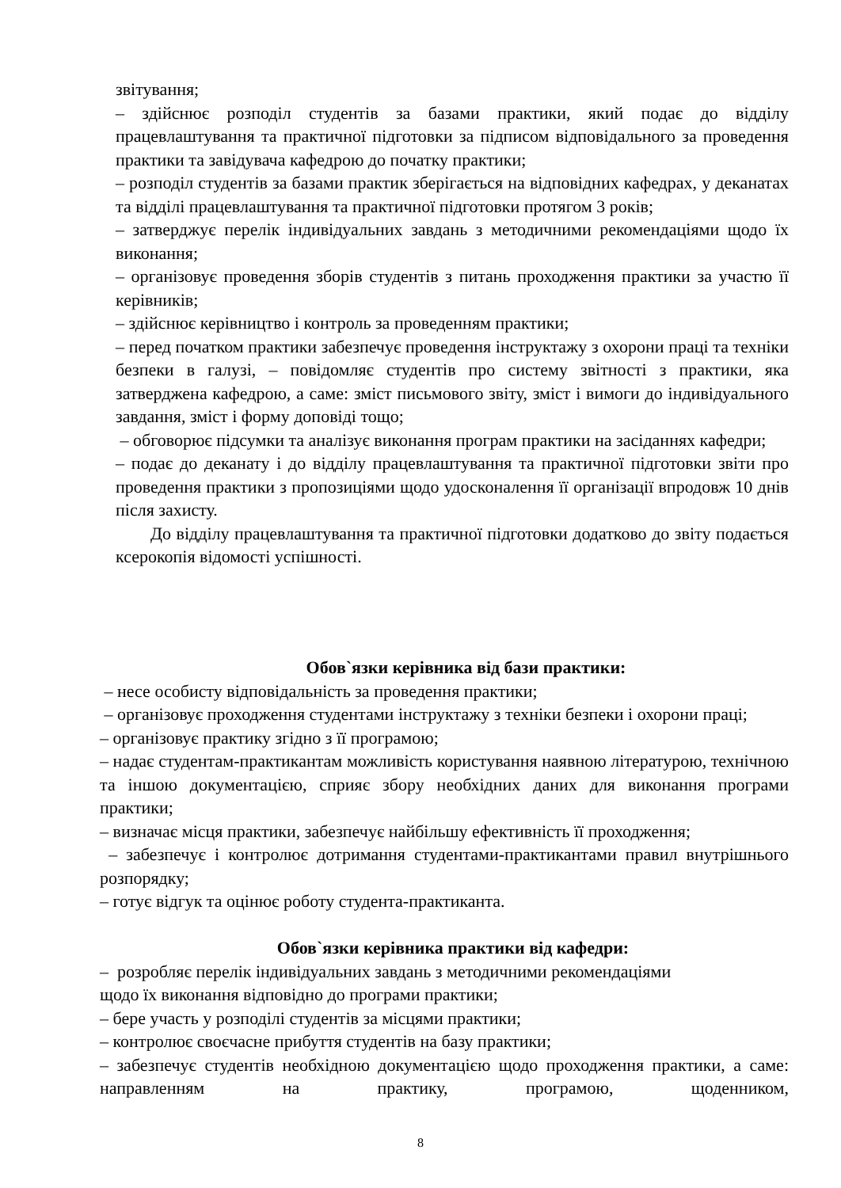звітування;
– здійснює розподіл студентів за базами практики, який подає до відділу працевлаштування та практичної підготовки за підписом відповідального за проведення практики та завідувача кафедрою до початку практики;
– розподіл студентів за базами практик зберігається на відповідних кафедрах, у деканатах та відділі працевлаштування та практичної підготовки протягом 3 років;
– затверджує перелік індивідуальних завдань з методичними рекомендаціями щодо їх виконання;
– організовує проведення зборів студентів з питань проходження практики за участю її керівників;
– здійснює керівництво і контроль за проведенням практики;
– перед початком практики забезпечує проведення інструктажу з охорони праці та техніки безпеки в галузі, – повідомляє студентів про систему звітності з практики, яка затверджена кафедрою, а саме: зміст письмового звіту, зміст і вимоги до індивідуального завдання, зміст і форму доповіді тощо;
– обговорює підсумки та аналізує виконання програм практики на засіданнях кафедри;
– подає до деканату і до відділу працевлаштування та практичної підготовки звіти про проведення практики з пропозиціями щодо удосконалення її організації впродовж 10 днів після захисту.
До відділу працевлаштування та практичної підготовки додатково до звіту подається ксерокопія відомості успішності.
Обов`язки керівника від бази практики:
– несе особисту відповідальність за проведення практики;
– організовує проходження студентами інструктажу з техніки безпеки і охорони праці;
– організовує практику згідно з її програмою;
– надає студентам-практикантам можливість користування наявною літературою, технічною та іншою документацією, сприяє збору необхідних даних для виконання програми практики;
– визначає місця практики, забезпечує найбільшу ефективність її проходження;
– забезпечує і контролює дотримання студентами-практикантами правил внутрішнього розпорядку;
– готує відгук та оцінює роботу студента-практиканта.
Обов`язки керівника практики від кафедри:
– розробляє перелік індивідуальних завдань з методичними рекомендаціями
щодо їх виконання відповідно до програми практики;
– бере участь у розподілі студентів за місцями практики;
– контролює своєчасне прибуття студентів на базу практики;
– забезпечує студентів необхідною документацією щодо проходження практики, а саме: направленням на практику, програмою, щоденником,
8